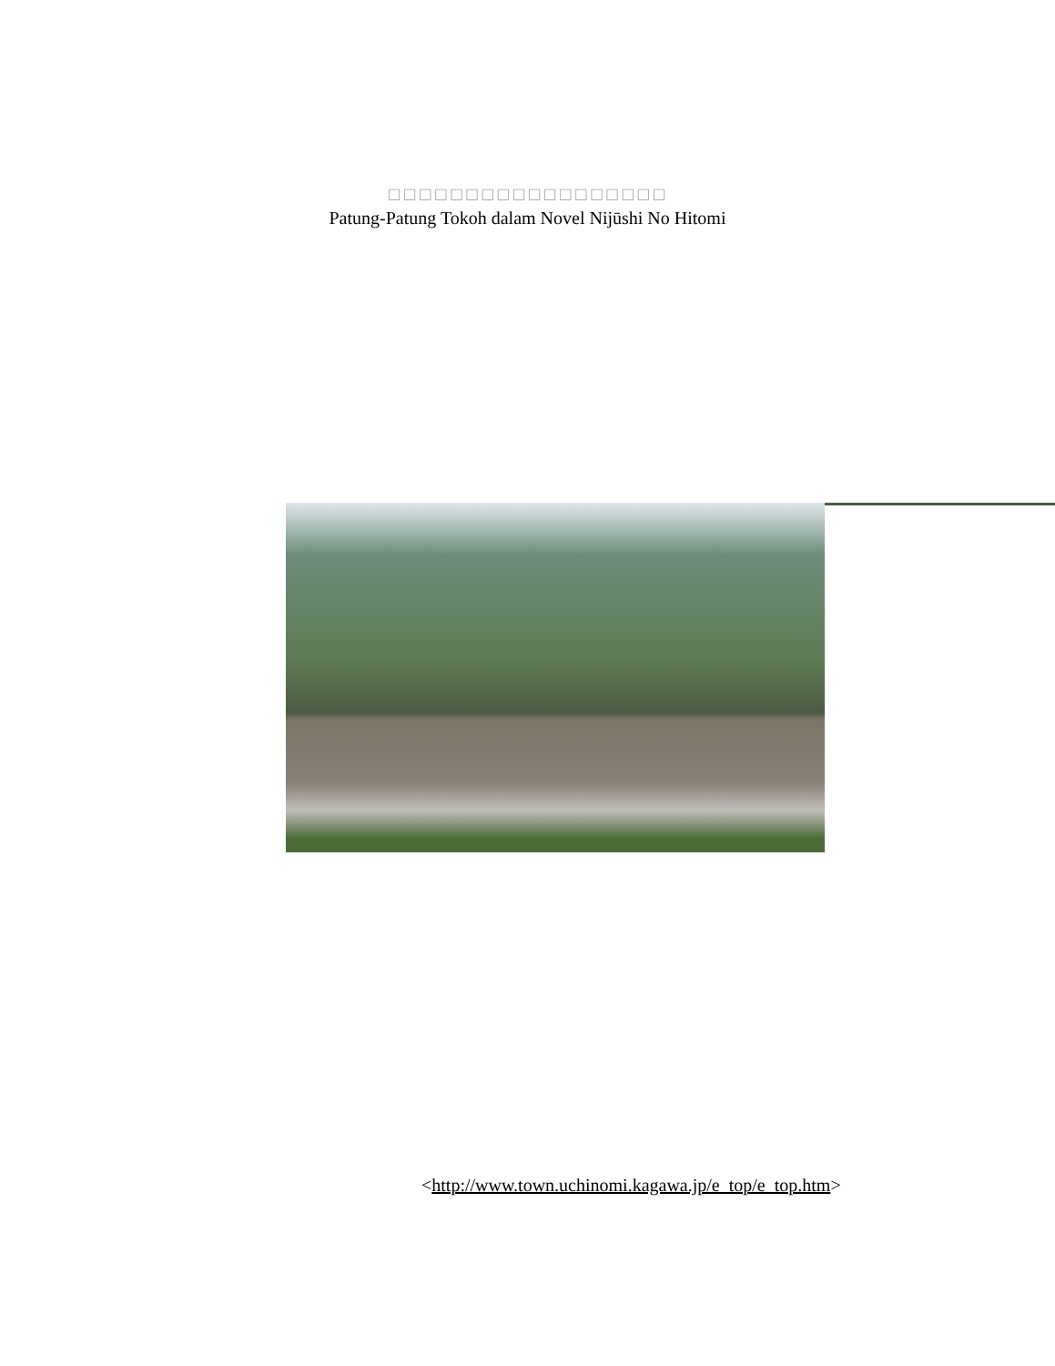□□□□□□□□□□□□□□□□□□
Patung-Patung Tokoh dalam Novel Nijūshi No Hitomi
<http://www.town.uchinomi.kagawa.jp/e_top/e_top.htm>